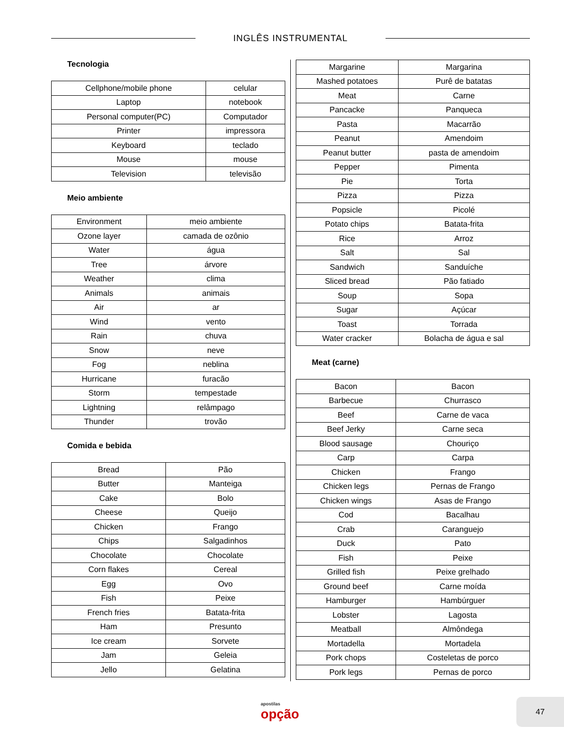INGLÊS INSTRUMENTAL
Tecnologia
| Cellphone/mobile phone | celular |
| Laptop | notebook |
| Personal computer(PC) | Computador |
| Printer | impressora |
| Keyboard | teclado |
| Mouse | mouse |
| Television | televisão |
Meio ambiente
| Environment | meio ambiente |
| Ozone layer | camada de ozônio |
| Water | água |
| Tree | árvore |
| Weather | clima |
| Animals | animais |
| Air | ar |
| Wind | vento |
| Rain | chuva |
| Snow | neve |
| Fog | neblina |
| Hurricane | furacão |
| Storm | tempestade |
| Lightning | relâmpago |
| Thunder | trovão |
Comida e bebida
| Bread | Pão |
| Butter | Manteiga |
| Cake | Bolo |
| Cheese | Queijo |
| Chicken | Frango |
| Chips | Salgadinhos |
| Chocolate | Chocolate |
| Corn flakes | Cereal |
| Egg | Ovo |
| Fish | Peixe |
| French fries | Batata-frita |
| Ham | Presunto |
| Ice cream | Sorvete |
| Jam | Geleia |
| Jello | Gelatina |
| Margarine | Margarina |
| Mashed potatoes | Purê de batatas |
| Meat | Carne |
| Pancacke | Panqueca |
| Pasta | Macarrão |
| Peanut | Amendoim |
| Peanut butter | pasta de amendoim |
| Pepper | Pimenta |
| Pie | Torta |
| Pizza | Pizza |
| Popsicle | Picolé |
| Potato chips | Batata-frita |
| Rice | Arroz |
| Salt | Sal |
| Sandwich | Sanduíche |
| Sliced bread | Pão fatiado |
| Soup | Sopa |
| Sugar | Açúcar |
| Toast | Torrada |
| Water cracker | Bolacha de água e sal |
Meat (carne)
| Bacon | Bacon |
| Barbecue | Churrasco |
| Beef | Carne de vaca |
| Beef Jerky | Carne seca |
| Blood sausage | Chouriço |
| Carp | Carpa |
| Chicken | Frango |
| Chicken legs | Pernas de Frango |
| Chicken wings | Asas de Frango |
| Cod | Bacalhau |
| Crab | Caranguejo |
| Duck | Pato |
| Fish | Peixe |
| Grilled fish | Peixe grelhado |
| Ground beef | Carne moída |
| Hamburger | Hambúrguer |
| Lobster | Lagosta |
| Meatball | Almôndega |
| Mortadella | Mortadela |
| Pork chops | Costeletas de porco |
| Pork legs | Pernas de porco |
apostilas
opção
47